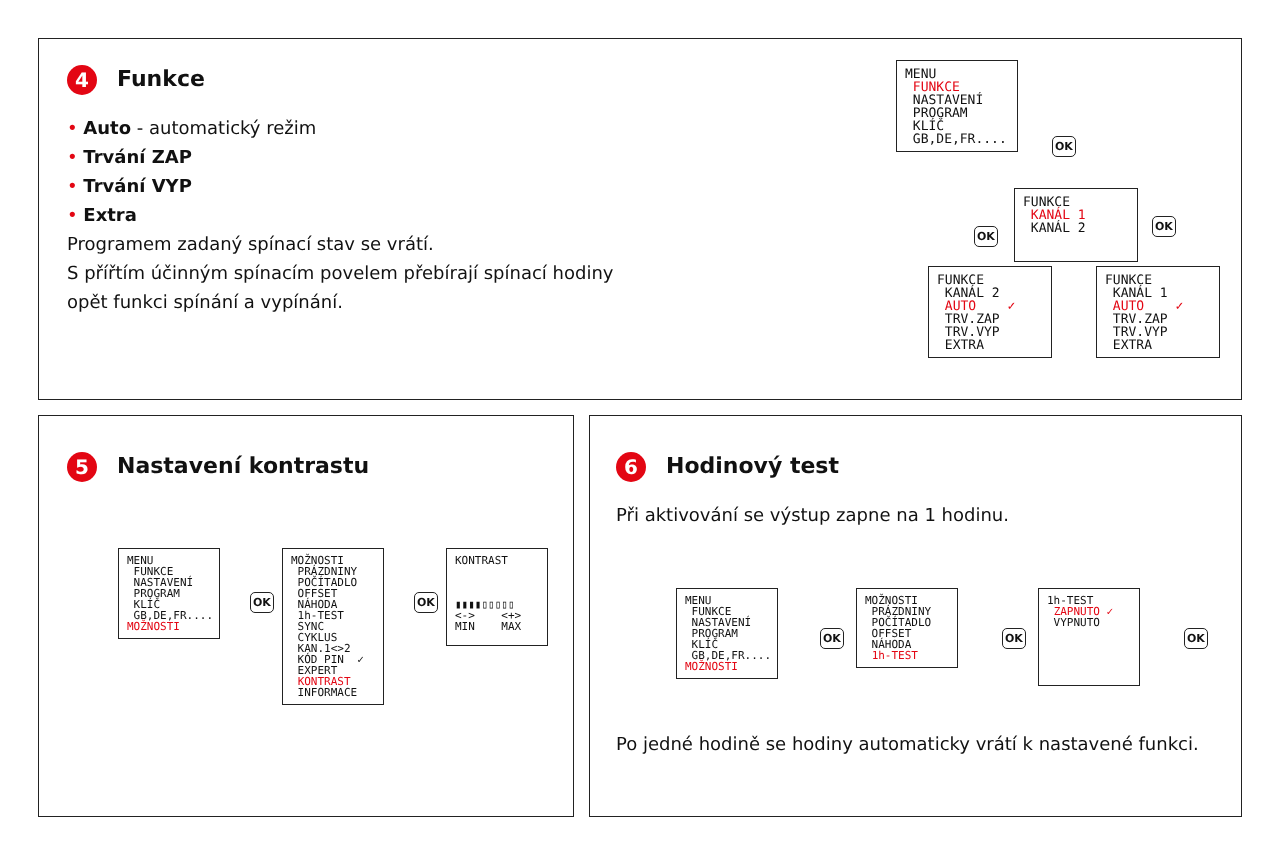4 Funkce
• Auto - automatický režim
• Trvání ZAP
• Trvání VYP
• Extra
Programem zadaný spínací stav se vrátí.
S přířtím účinným spínacím povelem přebírají spínací hodiny
opět funkci spínání a vypínání.
MENU FUNKCE NASTAVENÍ PROGRAM KLÍČ GB,DE,FR....
OK
FUNKCE KANÁL 1 KANÁL 2
OK
OK
FUNKCE KANÁL 2 AUTO ✓ TRV.ZAP TRV.VYP EXTRA
FUNKCE KANÁL 1 AUTO ✓ TRV.ZAP TRV.VYP EXTRA
5 Nastavení kontrastu
MENU FUNKCE NASTAVENÍ PROGRAM KLÍČ GB,DE,FR.... MOŽNOSTI
OK
MOŽNOSTI PRÁZDNINY POČÍTADLO OFFSET NÁHODA 1h-TEST SYNC CYKLUS KAN.1<>2 KÓD PIN ✓ EXPERT KONTRAST INFORMACE
OK
KONTRAST ▮▮▮▮▯▯▯▯▯ <-> <+> MIN MAX
6 Hodinový test
Při aktivování se výstup zapne na 1 hodinu.
Po jedné hodině se hodiny automaticky vrátí k nastavené funkci.
MENU FUNKCE NASTAVENÍ PROGRAM KLÍČ GB,DE,FR.... MOŽNOSTI
OK
MOŽNOSTI PRÁZDNINY POČÍTADLO OFFSET NÁHODA 1h-TEST
OK
1h-TEST ZAPNUTO ✓ VYPNUTO
OK